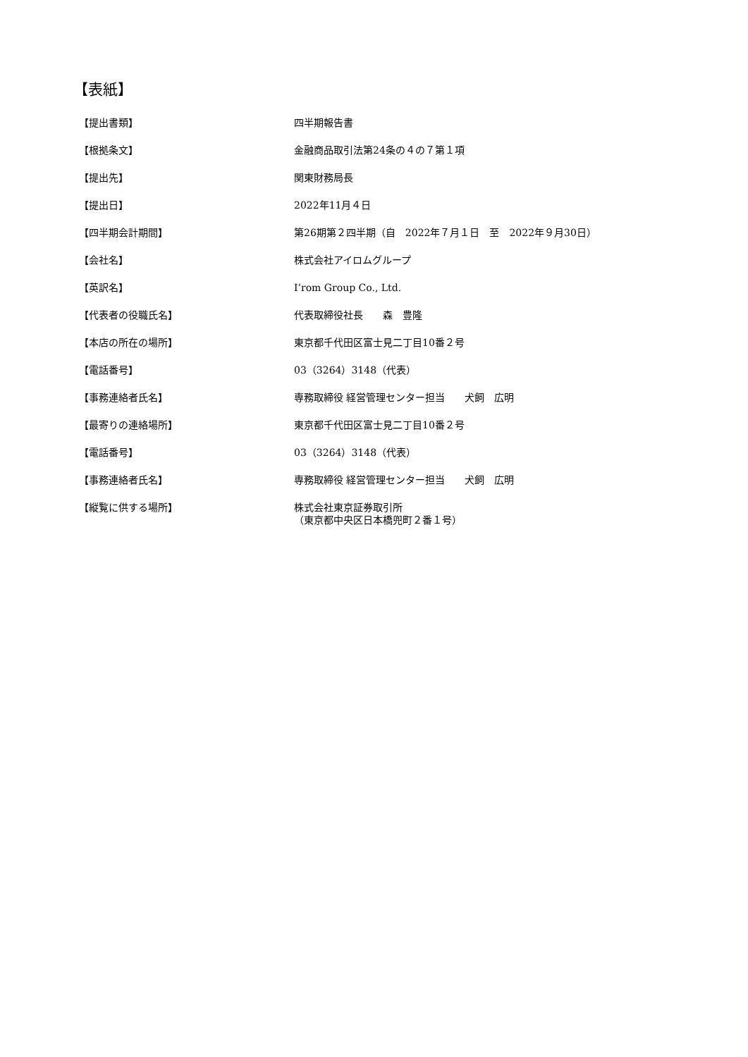【表紙】
| 【提出書類】 | 四半期報告書 |
| 【根拠条文】 | 金融商品取引法第24条の４の７第１項 |
| 【提出先】 | 関東財務局長 |
| 【提出日】 | 2022年11月４日 |
| 【四半期会計期間】 | 第26期第２四半期（自 2022年７月１日 至 2022年９月30日） |
| 【会社名】 | 株式会社アイロムグループ |
| 【英訳名】 | I’rom Group Co., Ltd. |
| 【代表者の役職氏名】 | 代表取締役社長 森 豊隆 |
| 【本店の所在の場所】 | 東京都千代田区富士見二丁目10番２号 |
| 【電話番号】 | 03（3264）3148（代表） |
| 【事務連絡者氏名】 | 専務取締役 経営管理センター担当 犬飼 広明 |
| 【最寄りの連絡場所】 | 東京都千代田区富士見二丁目10番２号 |
| 【電話番号】 | 03（3264）3148（代表） |
| 【事務連絡者氏名】 | 専務取締役 経営管理センター担当 犬飼 広明 |
| 【縦覧に供する場所】 | 株式会社東京証券取引所 （東京都中央区日本橋兜町２番１号） |